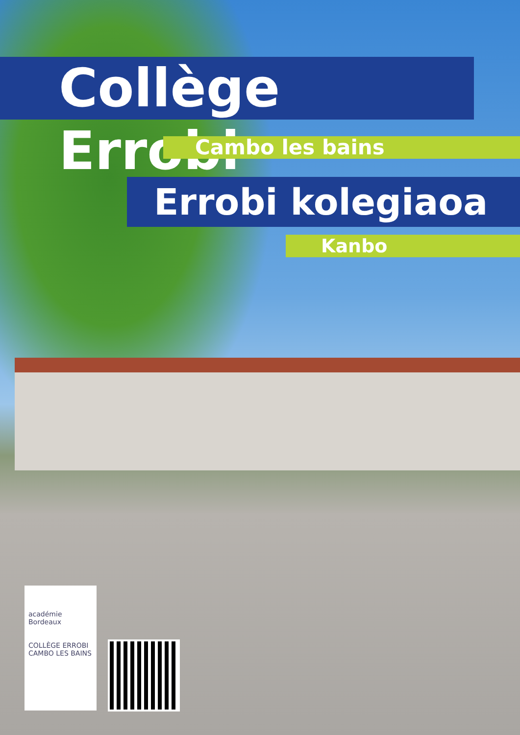Collège Errobi
Cambo les bains
Errobi kolegiaoa
Kanbo
académie Bordeaux
COLLÈGE ERROBI
CAMBO LES BAINS